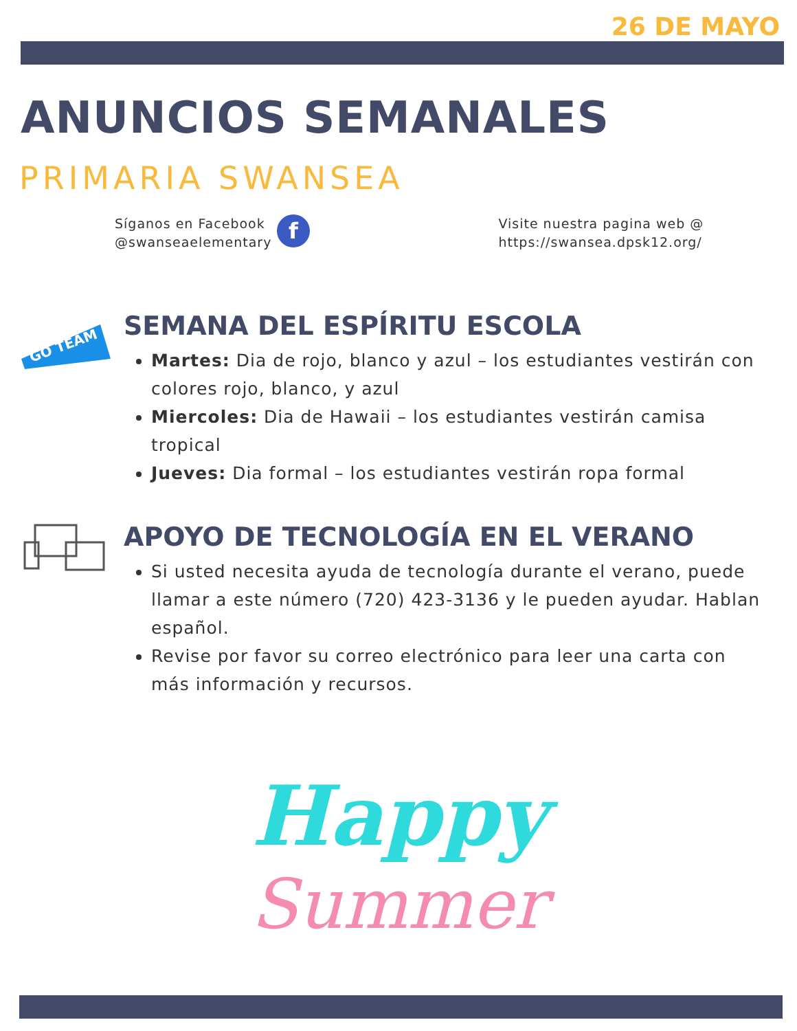26 DE MAYO
ANUNCIOS SEMANALES
PRIMARIA SWANSEA
Síganos en Facebook
@swanseaelementary
f
Visite nuestra pagina web @
https://swansea.dpsk12.org/
GO TEAM
SEMANA DEL ESPÍRITU ESCOLA
Martes: Dia de rojo, blanco y azul – los estudiantes vestirán con colores rojo, blanco, y azul
Miercoles: Dia de Hawaii – los estudiantes vestirán camisa tropical
Jueves: Dia formal – los estudiantes vestirán ropa formal
APOYO DE TECNOLOGÍA EN EL VERANO
Si usted necesita ayuda de tecnología durante el verano, puede llamar a este número (720) 423-3136 y le pueden ayudar. Hablan español.
Revise por favor su correo electrónico para leer una carta con más información y recursos.
Happy
Summer